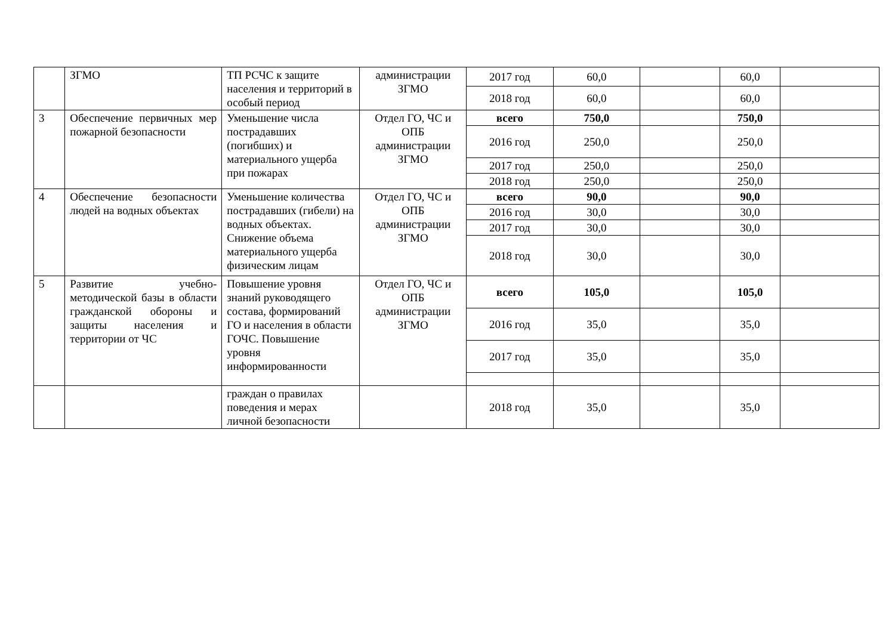| | ЗГМО | ТП РСЧС к защите населения и территорий в особый период | администрации ЗГМО | 2017 год | 60,0 | | 60,0 | |
| | | | | 2018 год | 60,0 | | 60,0 | |
| 3 | Обеспечение первичных мер пожарной безопасности | Уменьшение числа пострадавших (погибших) и материального ущерба при пожарах | Отдел ГО, ЧС и ОПБ администрации ЗГМО | всего | 750,0 | | 750,0 | |
| | | | | 2016 год | 250,0 | | 250,0 | |
| | | | | 2017 год | 250,0 | | 250,0 | |
| | | | | 2018 год | 250,0 | | 250,0 | |
| 4 | Обеспечение безопасности людей на водных объектах | Уменьшение количества пострадавших (гибели) на водных объектах. Снижение объема материального ущерба физическим лицам | Отдел ГО, ЧС и ОПБ администрации ЗГМО | всего | 90,0 | | 90,0 | |
| | | | | 2016 год | 30,0 | | 30,0 | |
| | | | | 2017 год | 30,0 | | 30,0 | |
| | | | | 2018 год | 30,0 | | 30,0 | |
| 5 | Развитие учебно-методической базы в области гражданской обороны и защиты населения и территории от ЧС | Повышение уровня знаний руководящего состава, формирований ГО и населения в области ГОЧС. Повышение уровня информированности | Отдел ГО, ЧС и ОПБ администрации ЗГМО | всего | 105,0 | | 105,0 | |
| | | | | 2016 год | 35,0 | | 35,0 | |
| | | | | 2017 год | 35,0 | | 35,0 | |
| | | граждан о правилах поведения и мерах личной безопасности | | 2018 год | 35,0 | | 35,0 | |